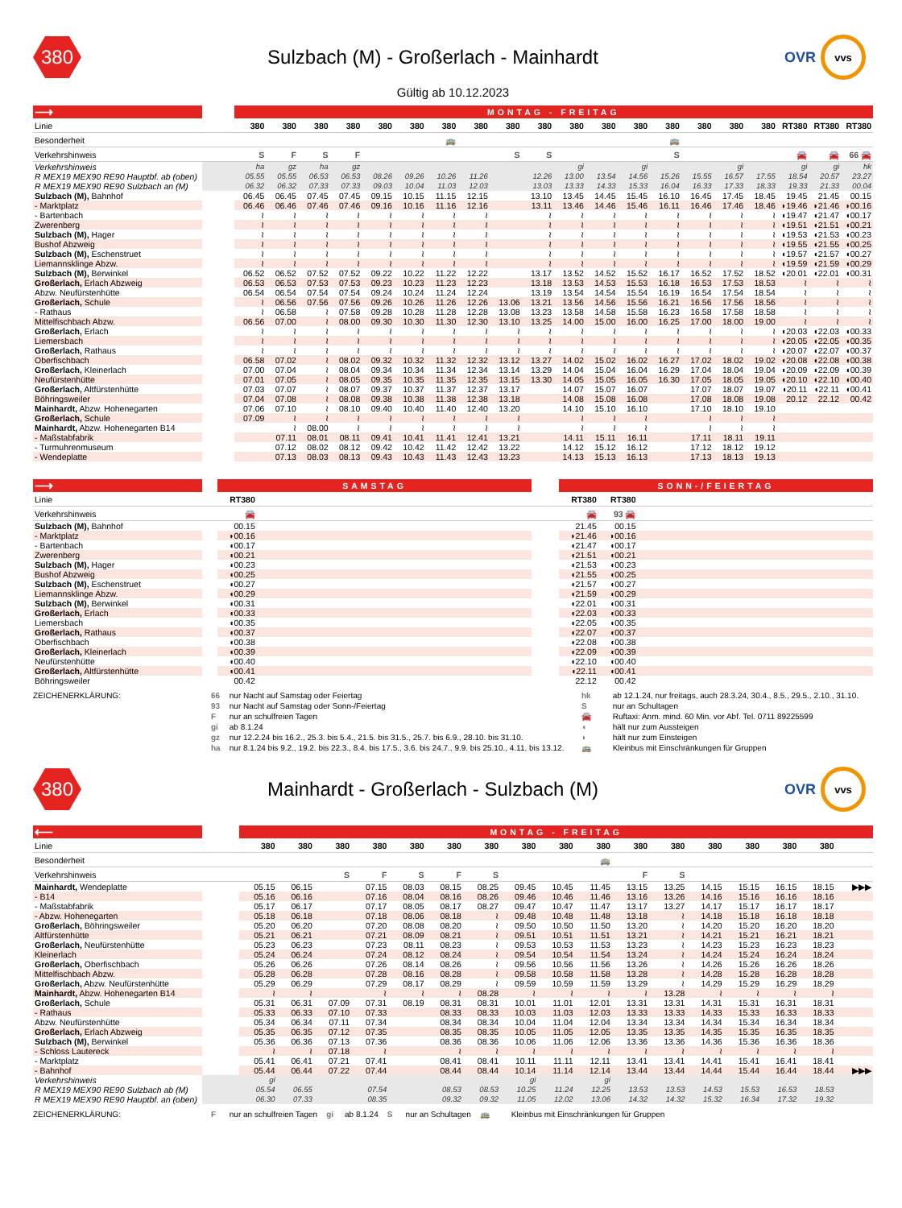380
Sulzbach (M) - Großerlach - Mainhardt
OVR vvs
Gültig ab 10.12.2023
| ⟶ | | MONTAG - FREITAG | | | | | | | | | | | | | | | | | | | |
| --- | --- | --- | --- | --- | --- | --- | --- | --- | --- | --- | --- | --- | --- | --- | --- | --- | --- | --- | --- | --- | --- |
| Linie | | 380 | 380 | 380 | 380 | 380 | 380 | 380 | 380 | 380 | 380 | 380 | 380 | 380 | 380 | 380 | 380 | 380 | RT380 | RT380 | RT380 |
| Besonderheit | | | | | | | | 🚌 | | | | | | | 🚌 | | | | | | |
| Verkehrshinweis | | S | F | S | F | | | | | S | S | | | | S | | | | 🚘 | 🚘 | 66 🚘 |
| Verkehrshinweis | | ha | gz | ha | gz | | | | | | | gi | | gi | | | gi | | gi | gi | hk |
| R MEX19 MEX90 RE90 Hauptbf. ab (oben) | | 05.55 | 05.55 | 06.53 | 06.53 | 08.26 | 09.26 | 10.26 | 11.26 | | 12.26 | 13.00 | 13.54 | 14.56 | 15.26 | 15.55 | 16.57 | 17.55 | 18.54 | 20.57 | 23.27 |
| R MEX19 MEX90 RE90 Sulzbach an (M) | | 06.32 | 06.32 | 07.33 | 07.33 | 09.03 | 10.04 | 11.03 | 12.03 | | 13.03 | 13.33 | 14.33 | 15.33 | 16.04 | 16.33 | 17.33 | 18.33 | 19.33 | 21.33 | 00.04 |
| Sulzbach (M), Bahnhof | | 06.45 | 06.45 | 07.45 | 07.45 | 09.15 | 10.15 | 11.15 | 12.15 | | 13.10 | 13.45 | 14.45 | 15.45 | 16.10 | 16.45 | 17.45 | 18.45 | 19.45 | 21.45 | 00.15 |
| - Marktplatz | | 06.46 | 06.46 | 07.46 | 07.46 | 09.16 | 10.16 | 11.16 | 12.16 | | 13.11 | 13.46 | 14.46 | 15.46 | 16.11 | 16.46 | 17.46 | 18.46 | ◗19.46 | ◗21.46 | ◗00.16 |
| - Bartenbach | | ≀ | ≀ | ≀ | ≀ | ≀ | ≀ | ≀ | ≀ | | ≀ | ≀ | ≀ | ≀ | ≀ | ≀ | ≀ | ≀ | ◖19.47 | ◖21.47 | ◖00.17 |
| Zwerenberg | | ≀ | ≀ | ≀ | ≀ | ≀ | ≀ | ≀ | ≀ | | ≀ | ≀ | ≀ | ≀ | ≀ | ≀ | ≀ | ≀ | ◖19.51 | ◖21.51 | ◖00.21 |
| Sulzbach (M), Hager | | ≀ | ≀ | ≀ | ≀ | ≀ | ≀ | ≀ | ≀ | | ≀ | ≀ | ≀ | ≀ | ≀ | ≀ | ≀ | ≀ | ◖19.53 | ◖21.53 | ◖00.23 |
| Bushof Abzweig | | ≀ | ≀ | ≀ | ≀ | ≀ | ≀ | ≀ | ≀ | | ≀ | ≀ | ≀ | ≀ | ≀ | ≀ | ≀ | ≀ | ◖19.55 | ◖21.55 | ◖00.25 |
| Sulzbach (M), Eschenstruet | | ≀ | ≀ | ≀ | ≀ | ≀ | ≀ | ≀ | ≀ | | ≀ | ≀ | ≀ | ≀ | ≀ | ≀ | ≀ | ≀ | ◖19.57 | ◖21.57 | ◖00.27 |
| Liemannsklinge Abzw. | | ≀ | ≀ | ≀ | ≀ | ≀ | ≀ | ≀ | ≀ | | ≀ | ≀ | ≀ | ≀ | ≀ | ≀ | ≀ | ≀ | ◖19.59 | ◖21.59 | ◖00.29 |
| Sulzbach (M), Berwinkel | | 06.52 | 06.52 | 07.52 | 07.52 | 09.22 | 10.22 | 11.22 | 12.22 | | 13.17 | 13.52 | 14.52 | 15.52 | 16.17 | 16.52 | 17.52 | 18.52 | ◖20.01 | ◖22.01 | ◖00.31 |
| Großerlach, Erlach Abzweig | | 06.53 | 06.53 | 07.53 | 07.53 | 09.23 | 10.23 | 11.23 | 12.23 | | 13.18 | 13.53 | 14.53 | 15.53 | 16.18 | 16.53 | 17.53 | 18.53 | ≀ | ≀ | ≀ |
| Abzw. Neufürstenhütte | | 06.54 | 06.54 | 07.54 | 07.54 | 09.24 | 10.24 | 11.24 | 12.24 | | 13.19 | 13.54 | 14.54 | 15.54 | 16.19 | 16.54 | 17.54 | 18.54 | ≀ | ≀ | ≀ |
| Großerlach, Schule | | ≀ | 06.56 | 07.56 | 07.56 | 09.26 | 10.26 | 11.26 | 12.26 | 13.06 | 13.21 | 13.56 | 14.56 | 15.56 | 16.21 | 16.56 | 17.56 | 18.56 | ≀ | ≀ | ≀ |
| - Rathaus | | ≀ | 06.58 | ≀ | 07.58 | 09.28 | 10.28 | 11.28 | 12.28 | 13.08 | 13.23 | 13.58 | 14.58 | 15.58 | 16.23 | 16.58 | 17.58 | 18.58 | ≀ | ≀ | ≀ |
| Mittelfischbach Abzw. | | 06.56 | 07.00 | ≀ | 08.00 | 09.30 | 10.30 | 11.30 | 12.30 | 13.10 | 13.25 | 14.00 | 15.00 | 16.00 | 16.25 | 17.00 | 18.00 | 19.00 | ≀ | ≀ | ≀ |
| Großerlach, Erlach | | ≀ | ≀ | ≀ | ≀ | ≀ | ≀ | ≀ | ≀ | ≀ | ≀ | ≀ | ≀ | ≀ | ≀ | ≀ | ≀ | ≀ | ◖20.03 | ◖22.03 | ◖00.33 |
| Liemersbach | | ≀ | ≀ | ≀ | ≀ | ≀ | ≀ | ≀ | ≀ | ≀ | ≀ | ≀ | ≀ | ≀ | ≀ | ≀ | ≀ | ≀ | ◖20.05 | ◖22.05 | ◖00.35 |
| Großerlach, Rathaus | | ≀ | ≀ | ≀ | ≀ | ≀ | ≀ | ≀ | ≀ | ≀ | ≀ | ≀ | ≀ | ≀ | ≀ | ≀ | ≀ | ≀ | ◖20.07 | ◖22.07 | ◖00.37 |
| Oberfischbach | | 06.58 | 07.02 | ≀ | 08.02 | 09.32 | 10.32 | 11.32 | 12.32 | 13.12 | 13.27 | 14.02 | 15.02 | 16.02 | 16.27 | 17.02 | 18.02 | 19.02 | ◖20.08 | ◖22.08 | ◖00.38 |
| Großerlach, Kleinerlach | | 07.00 | 07.04 | ≀ | 08.04 | 09.34 | 10.34 | 11.34 | 12.34 | 13.14 | 13.29 | 14.04 | 15.04 | 16.04 | 16.29 | 17.04 | 18.04 | 19.04 | ◖20.09 | ◖22.09 | ◖00.39 |
| Neufürstenhütte | | 07.01 | 07.05 | ≀ | 08.05 | 09.35 | 10.35 | 11.35 | 12.35 | 13.15 | 13.30 | 14.05 | 15.05 | 16.05 | 16.30 | 17.05 | 18.05 | 19.05 | ◖20.10 | ◖22.10 | ◖00.40 |
| Großerlach, Altfürstenhütte | | 07.03 | 07.07 | ≀ | 08.07 | 09.37 | 10.37 | 11.37 | 12.37 | 13.17 | | 14.07 | 15.07 | 16.07 | | 17.07 | 18.07 | 19.07 | ◖20.11 | ◖22.11 | ◖00.41 |
| Böhringsweiler | | 07.04 | 07.08 | ≀ | 08.08 | 09.38 | 10.38 | 11.38 | 12.38 | 13.18 | | 14.08 | 15.08 | 16.08 | | 17.08 | 18.08 | 19.08 | 20.12 | 22.12 | 00.42 |
| Mainhardt, Abzw. Hohenegarten | | 07.06 | 07.10 | ≀ | 08.10 | 09.40 | 10.40 | 11.40 | 12.40 | 13.20 | | 14.10 | 15.10 | 16.10 | | 17.10 | 18.10 | 19.10 | | | |
| Großerlach, Schule | | 07.09 | ≀ | ≀ | ≀ | ≀ | ≀ | ≀ | ≀ | ≀ | | ≀ | ≀ | ≀ | | ≀ | ≀ | ≀ | | | |
| Mainhardt, Abzw. Hohenegarten B14 | | | ≀ | 08.00 | ≀ | ≀ | ≀ | ≀ | ≀ | ≀ | | ≀ | ≀ | ≀ | | ≀ | ≀ | ≀ | | | |
| - Maßstabfabrik | | | 07.11 | 08.01 | 08.11 | 09.41 | 10.41 | 11.41 | 12.41 | 13.21 | | 14.11 | 15.11 | 16.11 | | 17.11 | 18.11 | 19.11 | | | |
| - Turmuhrenmuseum | | | 07.12 | 08.02 | 08.12 | 09.42 | 10.42 | 11.42 | 12.42 | 13.22 | | 14.12 | 15.12 | 16.12 | | 17.12 | 18.12 | 19.12 | | | |
| - Wendeplatte | | | 07.13 | 08.03 | 08.13 | 09.43 | 10.43 | 11.43 | 12.43 | 13.23 | | 14.13 | 15.13 | 16.13 | | 17.13 | 18.13 | 19.13 | | | |
| ⟶ | | SAMSTAG | | | SONN-/FEIERTAG | | |
| --- | --- | --- | --- | --- | --- | --- | --- |
| Linie | | RT380 | | | RT380 | RT380 | |
| Verkehrshinweis | | 🚘 | | | 🚘 | 93 🚘 | |
| Sulzbach (M), Bahnhof | | 00.15 | | | 21.45 | 00.15 | |
| - Marktplatz | | ◗00.16 | | | ◗21.46 | ◗00.16 | |
| - Bartenbach | | ◖00.17 | | | ◖21.47 | ◖00.17 | |
| Zwerenberg | | ◖00.21 | | | ◖21.51 | ◖00.21 | |
| Sulzbach (M), Hager | | ◖00.23 | | | ◖21.53 | ◖00.23 | |
| Bushof Abzweig | | ◖00.25 | | | ◖21.55 | ◖00.25 | |
| Sulzbach (M), Eschenstruet | | ◖00.27 | | | ◖21.57 | ◖00.27 | |
| Liemannsklinge Abzw. | | ◖00.29 | | | ◖21.59 | ◖00.29 | |
| Sulzbach (M), Berwinkel | | ◖00.31 | | | ◖22.01 | ◖00.31 | |
| Großerlach, Erlach | | ◖00.33 | | | ◖22.03 | ◖00.33 | |
| Liemersbach | | ◖00.35 | | | ◖22.05 | ◖00.35 | |
| Großerlach, Rathaus | | ◖00.37 | | | ◖22.07 | ◖00.37 | |
| Oberfischbach | | ◖00.38 | | | ◖22.08 | ◖00.38 | |
| Großerlach, Kleinerlach | | ◖00.39 | | | ◖22.09 | ◖00.39 | |
| Neufürstenhütte | | ◖00.40 | | | ◖22.10 | ◖00.40 | |
| Großerlach, Altfürstenhütte | | ◖00.41 | | | ◖22.11 | ◖00.41 | |
| Böhringsweiler | | 00.42 | | | 22.12 | 00.42 | |
ZEICHENERKLÄRUNG:
66 nur Nacht auf Samstag oder Feiertag
93 nur Nacht auf Samstag oder Sonn-/Feiertag
F nur an schulfreien Tagen
gi ab 8.1.24
gz nur 12.2.24 bis 16.2., 25.3. bis 5.4., 21.5. bis 31.5., 25.7. bis 6.9., 28.10. bis 31.10.
ha nur 8.1.24 bis 9.2., 19.2. bis 22.3., 8.4. bis 17.5., 3.6. bis 24.7., 9.9. bis 25.10., 4.11. bis 13.12.
hk ab 12.1.24, nur freitags, auch 28.3.24, 30.4., 8.5., 29.5., 2.10., 31.10.
S nur an Schultagen
🚘 Ruftaxi: Anm. mind. 60 Min. vor Abf. Tel. 0711 89225599
◖ hält nur zum Aussteigen
◗ hält nur zum Einsteigen
🚌 Kleinbus mit Einschränkungen für Gruppen
380
Mainhardt - Großerlach - Sulzbach (M)
OVR vvs
| ⟵ | | MONTAG - FREITAG | | | | | | | | | | | | | | | | |
| --- | --- | --- | --- | --- | --- | --- | --- | --- | --- | --- | --- | --- | --- | --- | --- | --- | --- | --- |
| Linie | | 380 | 380 | 380 | 380 | 380 | 380 | 380 | 380 | 380 | 380 | 380 | 380 | 380 | 380 | 380 | 380 | |
| Besonderheit | | | | | | | | | | | 🚌 | | | | | | | |
| Verkehrshinweis | | | | S | F | S | F | S | | | | F | S | | | | | |
| Mainhardt, Wendeplatte | | 05.15 | 06.15 | | 07.15 | 08.03 | 08.15 | 08.25 | 09.45 | 10.45 | 11.45 | 13.15 | 13.25 | 14.15 | 15.15 | 16.15 | 18.15 | ▶▶▶ |
| - B14 | | 05.16 | 06.16 | | 07.16 | 08.04 | 08.16 | 08.26 | 09.46 | 10.46 | 11.46 | 13.16 | 13.26 | 14.16 | 15.16 | 16.16 | 18.16 | |
| - Maßstabfabrik | | 05.17 | 06.17 | | 07.17 | 08.05 | 08.17 | 08.27 | 09.47 | 10.47 | 11.47 | 13.17 | 13.27 | 14.17 | 15.17 | 16.17 | 18.17 | |
| - Abzw. Hohenegarten | | 05.18 | 06.18 | | 07.18 | 08.06 | 08.18 | ≀ | 09.48 | 10.48 | 11.48 | 13.18 | ≀ | 14.18 | 15.18 | 16.18 | 18.18 | |
| Großerlach, Böhringsweiler | | 05.20 | 06.20 | | 07.20 | 08.08 | 08.20 | ≀ | 09.50 | 10.50 | 11.50 | 13.20 | ≀ | 14.20 | 15.20 | 16.20 | 18.20 | |
| Altfürstenhütte | | 05.21 | 06.21 | | 07.21 | 08.09 | 08.21 | ≀ | 09.51 | 10.51 | 11.51 | 13.21 | ≀ | 14.21 | 15.21 | 16.21 | 18.21 | |
| Großerlach, Neufürstenhütte | | 05.23 | 06.23 | | 07.23 | 08.11 | 08.23 | ≀ | 09.53 | 10.53 | 11.53 | 13.23 | ≀ | 14.23 | 15.23 | 16.23 | 18.23 | |
| Kleinerlach | | 05.24 | 06.24 | | 07.24 | 08.12 | 08.24 | ≀ | 09.54 | 10.54 | 11.54 | 13.24 | ≀ | 14.24 | 15.24 | 16.24 | 18.24 | |
| Großerlach, Oberfischbach | | 05.26 | 06.26 | | 07.26 | 08.14 | 08.26 | ≀ | 09.56 | 10.56 | 11.56 | 13.26 | ≀ | 14.26 | 15.26 | 16.26 | 18.26 | |
| Mittelfischbach Abzw. | | 05.28 | 06.28 | | 07.28 | 08.16 | 08.28 | ≀ | 09.58 | 10.58 | 11.58 | 13.28 | ≀ | 14.28 | 15.28 | 16.28 | 18.28 | |
| Großerlach, Abzw. Neufürstenhütte | | 05.29 | 06.29 | | 07.29 | 08.17 | 08.29 | ≀ | 09.59 | 10.59 | 11.59 | 13.29 | ≀ | 14.29 | 15.29 | 16.29 | 18.29 | |
| Mainhardt, Abzw. Hohenegarten B14 | | ≀ | ≀ | | ≀ | ≀ | ≀ | 08.28 | ≀ | ≀ | ≀ | ≀ | 13.28 | ≀ | ≀ | ≀ | ≀ | |
| Großerlach, Schule | | 05.31 | 06.31 | 07.09 | 07.31 | 08.19 | 08.31 | 08.31 | 10.01 | 11.01 | 12.01 | 13.31 | 13.31 | 14.31 | 15.31 | 16.31 | 18.31 | |
| - Rathaus | | 05.33 | 06.33 | 07.10 | 07.33 | | 08.33 | 08.33 | 10.03 | 11.03 | 12.03 | 13.33 | 13.33 | 14.33 | 15.33 | 16.33 | 18.33 | |
| Abzw. Neufürstenhütte | | 05.34 | 06.34 | 07.11 | 07.34 | | 08.34 | 08.34 | 10.04 | 11.04 | 12.04 | 13.34 | 13.34 | 14.34 | 15.34 | 16.34 | 18.34 | |
| Großerlach, Erlach Abzweig | | 05.35 | 06.35 | 07.12 | 07.35 | | 08.35 | 08.35 | 10.05 | 11.05 | 12.05 | 13.35 | 13.35 | 14.35 | 15.35 | 16.35 | 18.35 | |
| Sulzbach (M), Berwinkel | | 05.36 | 06.36 | 07.13 | 07.36 | | 08.36 | 08.36 | 10.06 | 11.06 | 12.06 | 13.36 | 13.36 | 14.36 | 15.36 | 16.36 | 18.36 | |
| - Schloss Lautereck | | ≀ | ≀ | 07.18 | ≀ | | ≀ | ≀ | ≀ | ≀ | ≀ | ≀ | ≀ | ≀ | ≀ | ≀ | ≀ | |
| - Marktplatz | | 05.41 | 06.41 | 07.21 | 07.41 | | 08.41 | 08.41 | 10.11 | 11.11 | 12.11 | 13.41 | 13.41 | 14.41 | 15.41 | 16.41 | 18.41 | |
| - Bahnhof | | 05.44 | 06.44 | 07.22 | 07.44 | | 08.44 | 08.44 | 10.14 | 11.14 | 12.14 | 13.44 | 13.44 | 14.44 | 15.44 | 16.44 | 18.44 | ▶▶▶ |
| Verkehrshinweis | | gi | | | | | | | gi | | gi | | | | | | | |
| R MEX19 MEX90 RE90 Sulzbach ab (M) | | 05.54 | 06.55 | | 07.54 | | 08.53 | 08.53 | 10.25 | 11.24 | 12.25 | 13.53 | 13.53 | 14.53 | 15.53 | 16.53 | 18.53 | |
| R MEX19 MEX90 RE90 Hauptbf. an (oben) | | 06.30 | 07.33 | | 08.35 | | 09.32 | 09.32 | 11.05 | 12.02 | 13.06 | 14.32 | 14.32 | 15.32 | 16.34 | 17.32 | 19.32 | |
ZEICHENERKLÄRUNG: F nur an schulfreien Tagen gi ab 8.1.24 S nur an Schultagen 🚌 Kleinbus mit Einschränkungen für Gruppen